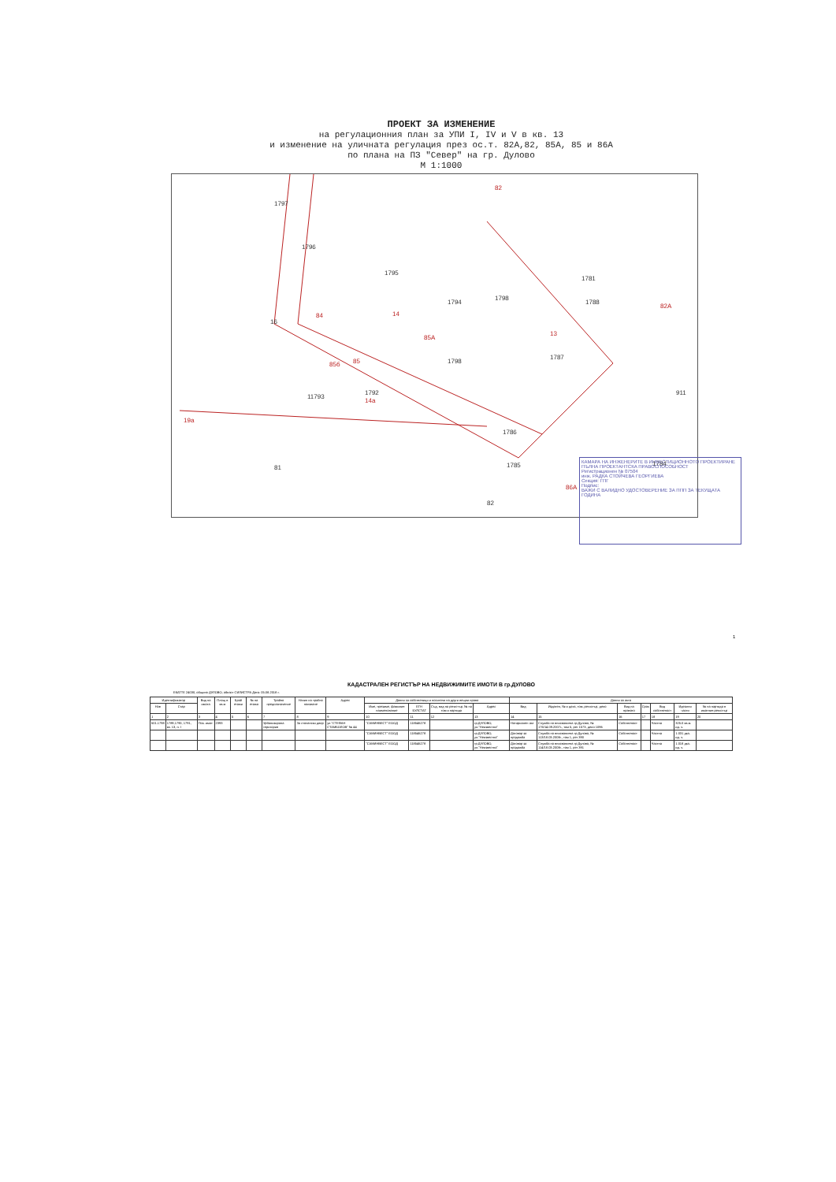ПРОЕКТ ЗА ИЗМЕНЕНИЕ
на регулационния план за УПИ I, IV и V в кв. 13
и изменение на уличната регулация през ос.т. 82А,82, 85А, 85 и 86А
по плана на ПЗ "Север" на гр. Дулово
М 1:1000
1797
1796
1795
1794
1798
1788
1798
1787
1786
1792
11793
16
81
911
1784
1785
82
1781
19а
82
82А
85А
85
85б
86А
84
14
13
14а
КАМАРА НА ИНЖЕНЕРИТЕ В ИНВЕСТИЦИОННОТО ПРОЕКТИРАНЕ
ПЪЛНА ПРОЕКТАНТСКА ПРАВОСПОСОБНОСТ
Регистрационен № 07504
инж. РАДКА СТОЙЧЕВА ГЕОРГИЕВА
Секция: ГПГ
Подпис:
ВАЖИ С ВАЛИДНО УДОСТОВЕРЕНИЕ ЗА ППП ЗА ТЕКУЩАТА ГОДИНА
1
КАДАСТРАЛЕН РЕГИСТЪР НА НЕДВИЖИМИТЕ ИМОТИ В гр.ДУЛОВО
ЕКАТТЕ 24030, община ДУЛОВО, област СИЛИСТРА Дата: 05.08.2018 г.
| Идентификатор | | Вид на имота | Площ в кв.м | Брой етажи | № на етажа | Трайно предназначение | Начин на трайно ползване | Адрес | Данни за собственици и носители на други вещни права | | | | Данни за акта | | | | | | |
| --- | --- | --- | --- | --- | --- | --- | --- | --- | --- | --- | --- | --- | --- | --- | --- | --- | --- | --- | --- |
| Нов | Стар | | | | | | | | Име, презиме, фамилия наименование | ЕГН БУЛСТАТ | Съд, вид на регистър, № на том и партида | Адрес | Вид | Издател, № и дата, том, регистър, дело | Вид на правото | Срок | Вид собственост | Идеални части | № на партида в имотния регистър |
| 1 | 2 | 3 | 4 | 5 | 6 | 7 | 8 | 9 | 10 | 11 | 12 | 13 | 14 | 15 | 16 | 17 | 18 | 19 | 20 |
| 501.1798 | 1789,1790, 1791, кв. 13, п. I | Поз. имот | 2393 | | | Урбанизирана територия | За стопански двор | ул."СТЕФАН СТАМБОЛОВ" № 44 | "САМИНВЕСТ" ЕООД | 118546278 | | гр.ДУЛОВО, ул."Неизвестна" | Нотариален акт | Служба по вписванията гр.Дулово, № 176/14.09.2007г., том 5, рег 1573, дело 1096 | Собственост | | Частна | 325.0 кв.м. ид. ч. | |
| | | | | | | | | | "САМИНВЕСТ" ЕООД | 118546278 | | гр.ДУЛОВО, ул."Неизвестна" | Договор за продажба | Служба по вписванията гр.Дулово, № 113/18.03.2008г., том 1, рег 390 | Собственост | | Частна | 1.031 дка. ид. ч. | |
| | | | | | | | | | "САМИНВЕСТ" ЕООД | 118546278 | | гр.ДУЛОВО, ул."Неизвестна" | Договор за продажба | Служба по вписванията гр.Дулово, № 114/18.03.2008г., том 1, рег 391 | Собственост | | Частна | 1.018 дка. ид. ч. | |